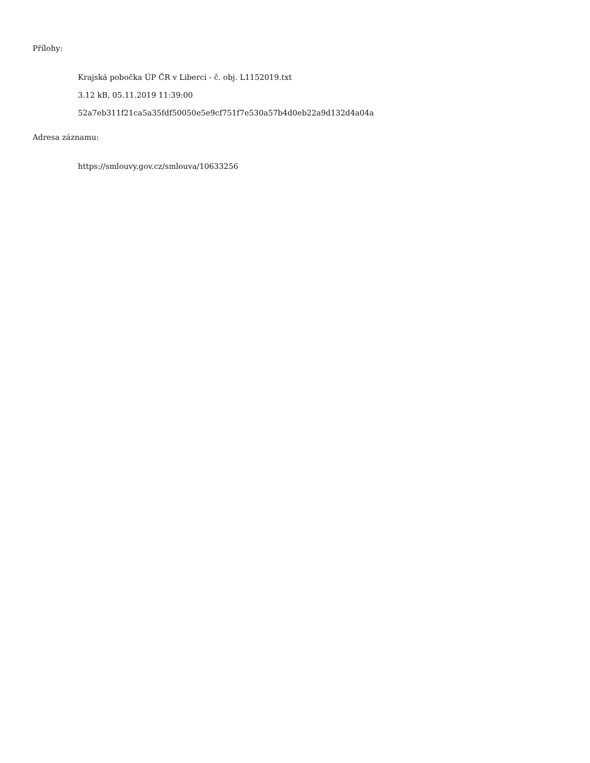Přílohy:
Krajská pobočka ÚP ČR v Liberci - č. obj. L1152019.txt
3.12 kB, 05.11.2019 11:39:00
52a7eb311f21ca5a35fdf50050e5e9cf751f7e530a57b4d0eb22a9d132d4a04a
Adresa záznamu:
https://smlouvy.gov.cz/smlouva/10633256